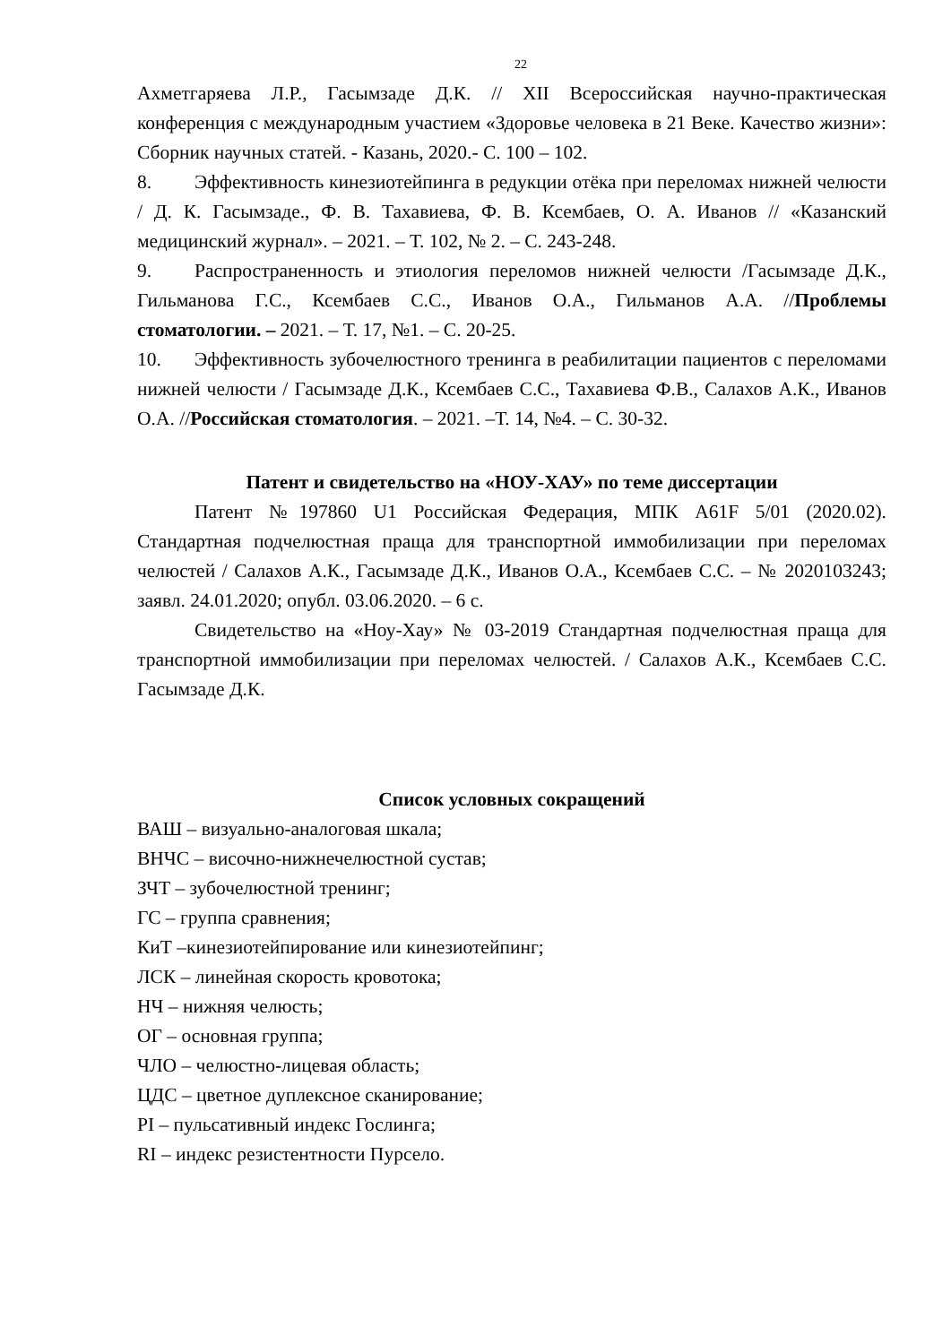22
Ахметгаряева Л.Р., Гасымзаде Д.К. // XII Всероссийская научно-практическая конференция с международным участием «Здоровье человека в 21 Веке. Качество жизни»: Сборник научных статей. - Казань, 2020.- С. 100 – 102.
8. Эффективность кинезиотейпинга в редукции отёка при переломах нижней челюсти / Д. К. Гасымзаде., Ф. В. Тахавиева, Ф. В. Ксембаев, О. А. Иванов // «Казанский медицинский журнал». – 2021. – Т. 102, № 2. – С. 243-248.
9. Распространенность и этиология переломов нижней челюсти /Гасымзаде Д.К., Гильманова Г.С., Ксембаев С.С., Иванов О.А., Гильманов А.А. //Проблемы стоматологии. – 2021. – Т. 17, №1. – С. 20-25.
10. Эффективность зубочелюстного тренинга в реабилитации пациентов с переломами нижней челюсти / Гасымзаде Д.К., Ксембаев С.С., Тахавиева Ф.В., Салахов А.К., Иванов О.А. //Российская стоматология. – 2021. –Т. 14, №4. – С. 30-32.
Патент и свидетельство на «НОУ-ХАУ» по теме диссертации
Патент №197860 U1 Российская Федерация, МПК A61F 5/01 (2020.02). Стандартная подчелюстная праща для транспортной иммобилизации при переломах челюстей / Салахов А.К., Гасымзаде Д.К., Иванов О.А., Ксембаев С.С. – № 2020103243; заявл. 24.01.2020; опубл. 03.06.2020. – 6 с.
Свидетельство на «Ноу-Хау» № 03-2019 Стандартная подчелюстная праща для транспортной иммобилизации при переломах челюстей. / Салахов А.К., Ксембаев С.С. Гасымзаде Д.К.
Список условных сокращений
ВАШ – визуально-аналоговая шкала;
ВНЧС – височно-нижнечелюстной сустав;
ЗЧТ – зубочелюстной тренинг;
ГС – группа сравнения;
КиТ –кинезиотейпирование или кинезиотейпинг;
ЛСК – линейная скорость кровотока;
НЧ – нижняя челюсть;
ОГ – основная группа;
ЧЛО – челюстно-лицевая область;
ЦДС – цветное дуплексное сканирование;
PI – пульсативный индекс Гослинга;
RI – индекс резистентности Пурсело.